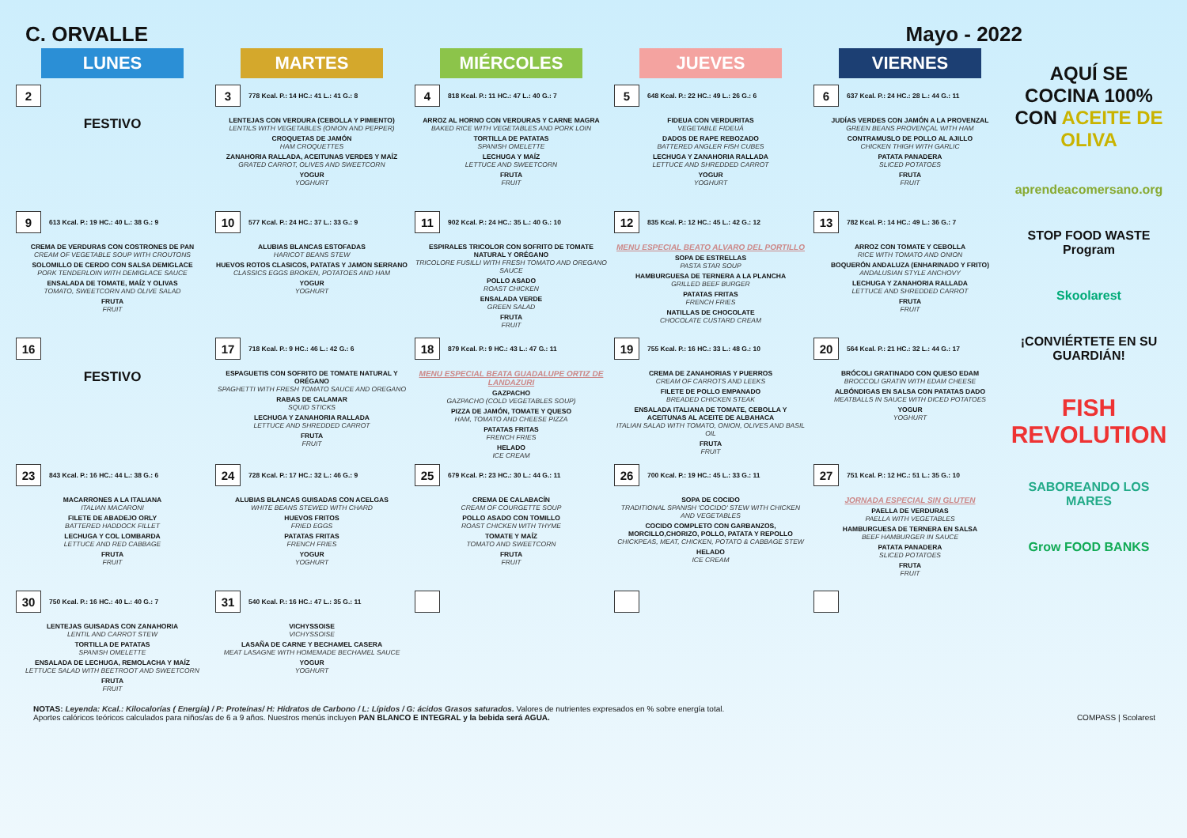C. ORVALLE Mayo - 2022
| LUNES | MARTES | MIÉRCOLES | JUEVES | VIERNES |
| --- | --- | --- | --- | --- |
| 2 FESTIVO | 3 778 Kcal. P.: 14 HC.: 41 L.: 41 G.: 8 LENTEJAS CON VERDURA (CEBOLLA Y PIMIENTO) LENTILS WITH VEGETABLES (ONION AND PEPPER) CROQUETAS DE JAMÓN HAM CROQUETTES ZANAHORIA RALLADA, ACEITUNAS VERDES Y MAÍZ GRATED CARROT, OLIVES AND SWEETCORN YOGUR YOGHURT | 4 818 Kcal. P.: 11 HC.: 47 L.: 40 G.: 7 ARROZ AL HORNO CON VERDURAS Y CARNE MAGRA BAKED RICE WITH VEGETABLES AND PORK LOIN TORTILLA DE PATATAS SPANISH OMELETTE LECHUGA Y MAÍZ LETTUCE AND SWEETCORN FRUTA FRUIT | 5 648 Kcal. P.: 22 HC.: 49 L.: 26 G.: 6 FIDEUA CON VERDURITAS VEGETABLE FIDEUÁ DADOS DE RAPE REBOZADO BATTERED ANGLER FISH CUBES LECHUGA Y ZANAHORIA RALLADA LETTUCE AND SHREDDED CARROT YOGUR YOGHURT | 6 637 Kcal. P.: 24 HC.: 28 L.: 44 G.: 11 JUDÍAS VERDES CON JAMÓN A LA PROVENZAL GREEN BEANS PROVENÇAL WITH HAM CONTRAMUSLO DE POLLO AL AJILLO CHICKEN THIGH WITH GARLIC PATATA PANADERA SLICED POTATOES FRUTA FRUIT |
| 9 613 Kcal. P.: 19 HC.: 40 L.: 38 G.: 9 CREMA DE VERDURAS CON COSTRONES DE PAN CREAM OF VEGETABLE SOUP WITH CROUTONS SOLOMILLO DE CERDO CON SALSA DEMIGLACE PORK TENDERLOIN WITH DEMIGLACE SAUCE ENSALADA DE TOMATE, MAÍZ Y OLIVAS TOMATO, SWEETCORN AND OLIVE SALAD FRUTA FRUIT | 10 577 Kcal. P.: 24 HC.: 37 L.: 33 G.: 9 ALUBIAS BLANCAS ESTOFADAS HARICOT BEANS STEW HUEVOS ROTOS CLASICOS, PATATAS Y JAMON SERRANO CLASSICS EGGS BROKEN, POTATOES AND HAM YOGUR YOGHURT | 11 902 Kcal. P.: 24 HC.: 35 L.: 40 G.: 10 ESPIRALES TRICOLOR CON SOFRITO DE TOMATE NATURAL Y ORÉGANO TRICOLORE FUSILLI WITH FRESH TOMATO AND OREGANO SAUCE POLLO ASADO ROAST CHICKEN ENSALADA VERDE GREEN SALAD FRUTA FRUIT | 12 835 Kcal. P.: 12 HC.: 45 L.: 42 G.: 12 MENU ESPECIAL BEATO ALVARO DEL PORTILLO SOPA DE ESTRELLAS PASTA STAR SOUP HAMBURGUESA DE TERNERA A LA PLANCHA GRILLED BEEF BURGER PATATAS FRITAS FRENCH FRIES NATILLAS DE CHOCOLATE CHOCOLATE CUSTARD CREAM | 13 782 Kcal. P.: 14 HC.: 49 L.: 36 G.: 7 ARROZ CON TOMATE Y CEBOLLA RICE WITH TOMATO AND ONION BOQUERÓN ANDALUZA (ENHARINADO Y FRITO) ANDALUSIAN STYLE ANCHOVY LECHUGA Y ZANAHORIA RALLADA LETTUCE AND SHREDDED CARROT FRUTA FRUIT |
| 16 FESTIVO | 17 718 Kcal. P.: 9 HC.: 46 L.: 42 G.: 6 ESPAGUETIS CON SOFRITO DE TOMATE NATURAL Y ORÉGANO SPAGHETTI WITH FRESH TOMATO SAUCE AND OREGANO RABAS DE CALAMAR SQUID STICKS LECHUGA Y ZANAHORIA RALLADA LETTUCE AND SHREDDED CARROT FRUTA FRUIT | 18 879 Kcal. P.: 9 HC.: 43 L.: 47 G.: 11 MENU ESPECIAL BEATA GUADALUPE ORTIZ DE LANDAZURI GAZPACHO GAZPACHO (COLD VEGETABLES SOUP) PIZZA DE JAMÓN, TOMATE Y QUESO HAM, TOMATO AND CHEESE PIZZA PATATAS FRITAS FRENCH FRIES HELADO ICE CREAM | 19 755 Kcal. P.: 16 HC.: 33 L.: 48 G.: 10 CREMA DE ZANAHORIAS Y PUERROS CREAM OF CARROTS AND LEEKS FILETE DE POLLO EMPANADO BREADED CHICKEN STEAK ENSALADA ITALIANA DE TOMATE, CEBOLLA Y ACEITUNAS AL ACEITE DE ALBAHACA ITALIAN SALAD WITH TOMATO, ONION, OLIVES AND BASIL OIL FRUTA FRUIT | 20 564 Kcal. P.: 21 HC.: 32 L.: 44 G.: 17 BRÓCOLI GRATINADO CON QUESO EDAM BROCCOLI GRATIN WITH EDAM CHEESE ALBÓNDIGAS EN SALSA CON PATATAS DADO MEATBALLS IN SAUCE WITH DICED POTATOES YOGUR YOGHURT |
| 23 843 Kcal. P.: 16 HC.: 44 L.: 38 G.: 6 MACARRONES A LA ITALIANA ITALIAN MACARONI FILETE DE ABADEJO ORLY BATTERED HADDOCK FILLET LECHUGA Y COL LOMBARDA LETTUCE AND RED CABBAGE FRUTA FRUIT | 24 728 Kcal. P.: 17 HC.: 32 L.: 46 G.: 9 ALUBIAS BLANCAS GUISADAS CON ACELGAS WHITE BEANS STEWED WITH CHARD HUEVOS FRITOS FRIED EGGS PATATAS FRITAS FRENCH FRIES YOGUR YOGHURT | 25 679 Kcal. P.: 23 HC.: 30 L.: 44 G.: 11 CREMA DE CALABACÍN CREAM OF COURGETTE SOUP POLLO ASADO CON TOMILLO ROAST CHICKEN WITH THYME TOMATE Y MAÍZ TOMATO AND SWEETCORN FRUTA FRUIT | 26 700 Kcal. P.: 19 HC.: 45 L.: 33 G.: 11 SOPA DE COCIDO TRADITIONAL SPANISH 'COCIDO' STEW WITH CHICKEN AND VEGETABLES COCIDO COMPLETO CON GARBANZOS, MORCILLO,CHORIZO, POLLO, PATATA Y REPOLLO CHICKPEAS, MEAT, CHICKEN, POTATO & CABBAGE STEW HELADO ICE CREAM | 27 751 Kcal. P.: 12 HC.: 51 L.: 35 G.: 10 JORNADA ESPECIAL SIN GLUTEN PAELLA DE VERDURAS PAELLA WITH VEGETABLES HAMBURGUESA DE TERNERA EN SALSA BEEF HAMBURGER IN SAUCE PATATA PANADERA SLICED POTATOES FRUTA FRUIT |
| 30 750 Kcal. P.: 16 HC.: 40 L.: 40 G.: 7 LENTEJAS GUISADAS CON ZANAHORIA LENTIL AND CARROT STEW TORTILLA DE PATATAS SPANISH OMELETTE ENSALADA DE LECHUGA, REMOLACHA Y MAÍZ LETTUCE SALAD WITH BEETROOT AND SWEETCORN FRUTA FRUIT | 31 540 Kcal. P.: 16 HC.: 47 L.: 35 G.: 11 VICHYSSOISE VICHYSSOISE LASAÑA DE CARNE Y BECHAMEL CASERA MEAT LASAGNE WITH HOMEMADE BECHAMEL SAUCE YOGUR YOGHURT | | | |
AQUÍ SE COCINA 100% CON ACEITE DE OLIVA
aprendeacomersano.org
STOP FOOD WASTE Program
Skoolarest
¡CONVIÉRTETE EN SU GUARDIÁN!
FISH REVOLUTION
SABOREANDO LOS MARES
Grow FOOD BANKS
NOTAS: Leyenda: Kcal.: Kilocalorías ( Energía) / P: Proteínas/ H: Hidratos de Carbono / L: Lípidos / G: ácidos Grasos saturados. Valores de nutrientes expresados en % sobre energía total.
Aportes calóricos teóricos calculados para niños/as de 6 a 9 años. Nuestros menús incluyen PAN BLANCO E INTEGRAL y la bebida será AGUA. COMPASS | Scolarest